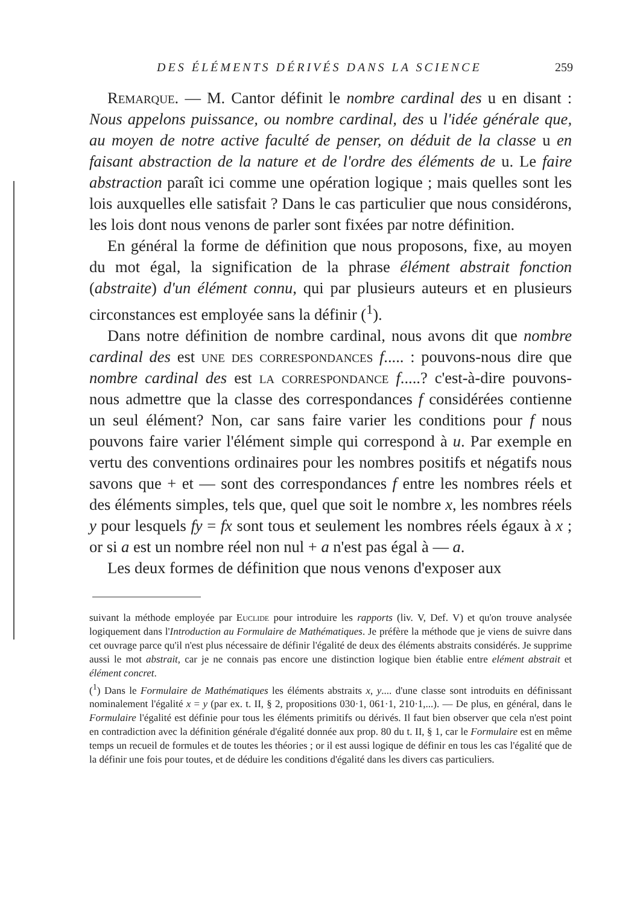DES ÉLÉMENTS DÉRIVÉS DANS LA SCIENCE 259
Remarque. — M. Cantor définit le nombre cardinal des u en disant : Nous appelons puissance, ou nombre cardinal, des u l'idée générale que, au moyen de notre active faculté de penser, on déduit de la classe u en faisant abstraction de la nature et de l'ordre des éléments de u. Le faire abstraction paraît ici comme une opération logique ; mais quelles sont les lois auxquelles elle satisfait ? Dans le cas particulier que nous considérons, les lois dont nous venons de parler sont fixées par notre définition.
En général la forme de définition que nous proposons, fixe, au moyen du mot égal, la signification de la phrase élément abstrait fonction (abstraite) d'un élément connu, qui par plusieurs auteurs et en plusieurs circonstances est employée sans la définir (<sup>1</sup>).
Dans notre définition de nombre cardinal, nous avons dit que nombre cardinal des est une des correspondances f..... : pouvons-nous dire que nombre cardinal des est la correspondance f.....? c'est-à-dire pouvons-nous admettre que la classe des correspondances f considérées contienne un seul élément? Non, car sans faire varier les conditions pour f nous pouvons faire varier l'élément simple qui correspond à u. Par exemple en vertu des conventions ordinaires pour les nombres positifs et négatifs nous savons que + et — sont des correspondances f entre les nombres réels et des éléments simples, tels que, quel que soit le nombre x, les nombres réels y pour lesquels fy = fx sont tous et seulement les nombres réels égaux à x ; or si a est un nombre réel non nul + a n'est pas égal à — a.
Les deux formes de définition que nous venons d'exposer aux
suivant la méthode employée par Euclide pour introduire les rapports (liv. V, Def. V) et qu'on trouve analysée logiquement dans l'Introduction au Formulaire de Mathématiques. Je préfère la méthode que je viens de suivre dans cet ouvrage parce qu'il n'est plus nécessaire de définir l'égalité de deux des éléments abstraits considérés. Je supprime aussi le mot abstrait, car je ne connais pas encore une distinction logique bien établie entre elément abstrait et élément concret.
(<sup>1</sup>) Dans le Formulaire de Mathématiques les éléments abstraits x, y.... d'une classe sont introduits en définissant nominalement l'égalité x = y (par ex. t. II, § 2, propositions 030·1, 061·1, 210·1,...). — De plus, en général, dans le Formulaire l'égalité est définie pour tous les éléments primitifs ou dérivés. Il faut bien observer que cela n'est point en contradiction avec la définition générale d'égalité donnée aux prop. 80 du t. II, § 1, car le Formulaire est en même temps un recueil de formules et de toutes les théories ; or il est aussi logique de définir en tous les cas l'égalité que de la définir une fois pour toutes, et de déduire les conditions d'égalité dans les divers cas particuliers.